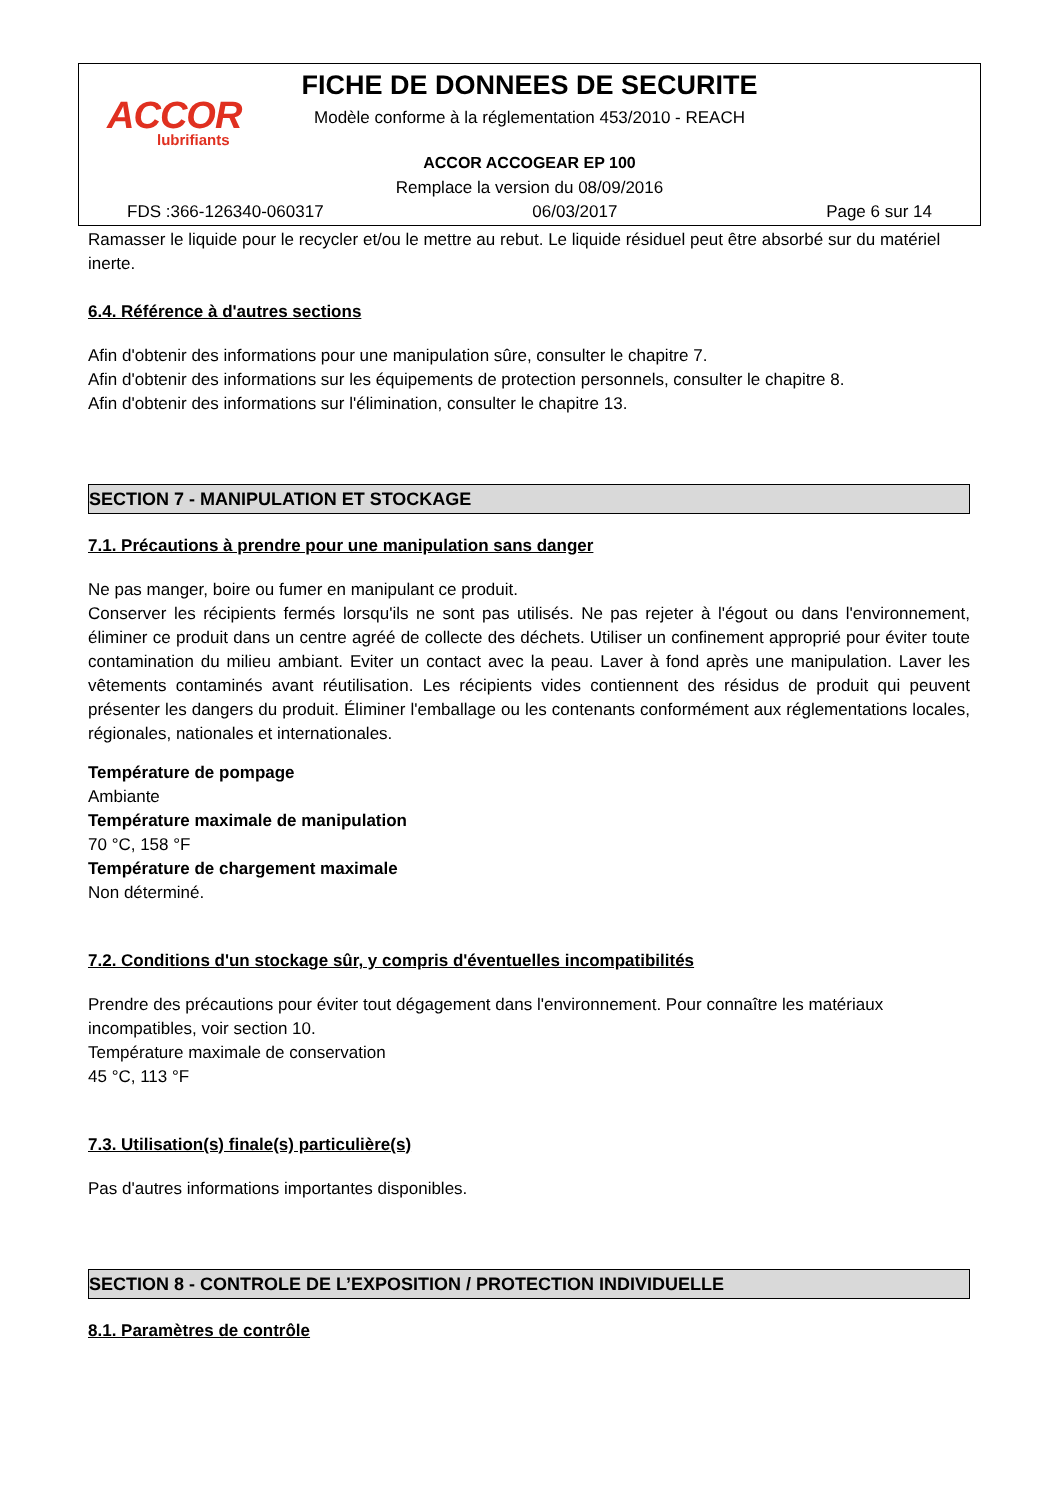ACCOR
lubrifiants
FICHE DE DONNEES DE SECURITE
Modèle conforme à la réglementation 453/2010 - REACH
ACCOR ACCOGEAR EP 100
Remplace la version du 08/09/2016
FDS :366-126340-060317 06/03/2017 Page 6 sur 14
Ramasser le liquide pour le recycler et/ou le mettre au rebut. Le liquide résiduel peut être absorbé sur du matériel inerte.
6.4. Référence à d'autres sections
Afin d'obtenir des informations pour une manipulation sûre, consulter le chapitre 7.
Afin d'obtenir des informations sur les équipements de protection personnels, consulter le chapitre 8.
Afin d'obtenir des informations sur l'élimination, consulter le chapitre 13.
SECTION 7 - MANIPULATION ET STOCKAGE
7.1. Précautions à prendre pour une manipulation sans danger
Ne pas manger, boire ou fumer en manipulant ce produit.
Conserver les récipients fermés lorsqu'ils ne sont pas utilisés. Ne pas rejeter à l'égout ou dans l'environnement, éliminer ce produit dans un centre agréé de collecte des déchets. Utiliser un confinement approprié pour éviter toute contamination du milieu ambiant. Eviter un contact avec la peau. Laver à fond après une manipulation. Laver les vêtements contaminés avant réutilisation. Les récipients vides contiennent des résidus de produit qui peuvent présenter les dangers du produit. Éliminer l'emballage ou les contenants conformément aux réglementations locales, régionales, nationales et internationales.
Température de pompage
Ambiante
Température maximale de manipulation
70 °C, 158 °F
Température de chargement maximale
Non déterminé.
7.2. Conditions d'un stockage sûr, y compris d'éventuelles incompatibilités
Prendre des précautions pour éviter tout dégagement dans l'environnement. Pour connaître les matériaux incompatibles, voir section 10.
Température maximale de conservation
45 °C, 113 °F
7.3. Utilisation(s) finale(s) particulière(s)
Pas d'autres informations importantes disponibles.
SECTION 8 - CONTROLE DE L’EXPOSITION / PROTECTION INDIVIDUELLE
8.1. Paramètres de contrôle